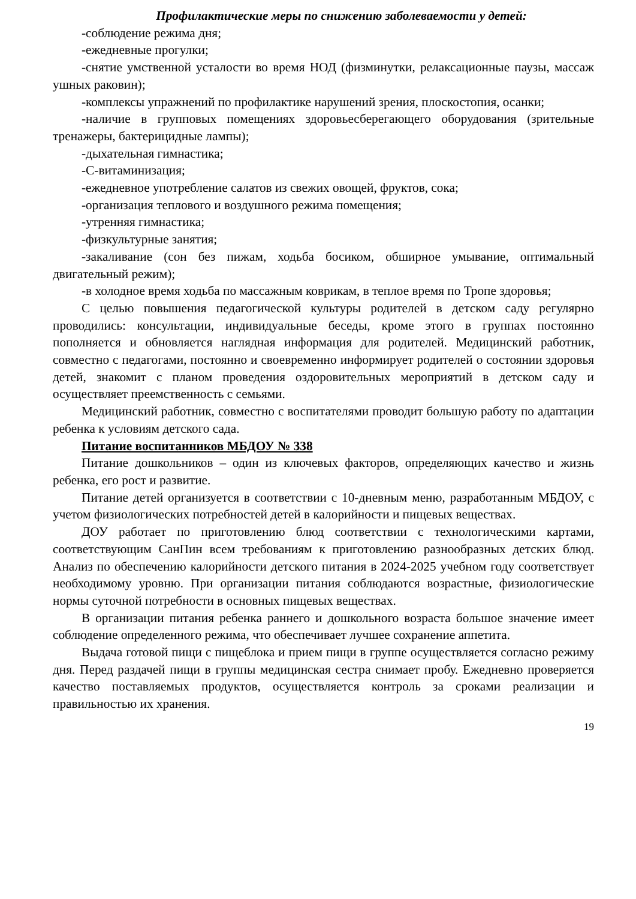Профилактические меры по снижению заболеваемости у детей:
-соблюдение режима дня;
-ежедневные прогулки;
-снятие умственной усталости во время НОД (физминутки, релаксационные паузы, массаж ушных раковин);
-комплексы упражнений по профилактике нарушений зрения, плоскостопия, осанки;
-наличие в групповых помещениях здоровьесберегающего оборудования (зрительные тренажеры, бактерицидные лампы);
-дыхательная гимнастика;
-С-витаминизация;
-ежедневное употребление салатов из свежих овощей, фруктов, сока;
-организация теплового и воздушного режима помещения;
-утренняя гимнастика;
-физкультурные занятия;
-закаливание (сон без пижам, ходьба босиком, обширное умывание, оптимальный двигательный режим);
-в холодное время ходьба по массажным коврикам, в теплое время по Тропе здоровья;
С целью повышения педагогической культуры родителей в детском саду регулярно проводились: консультации, индивидуальные беседы, кроме этого в группах постоянно пополняется и обновляется наглядная информация для родителей. Медицинский работник, совместно с педагогами, постоянно и своевременно информирует родителей о состоянии здоровья детей, знакомит с планом проведения оздоровительных мероприятий в детском саду и осуществляет преемственность с семьями.
Медицинский работник, совместно с воспитателями проводит большую работу по адаптации ребенка к условиям детского сада.
Питание воспитанников МБДОУ № 338
Питание дошкольников – один из ключевых факторов, определяющих качество и жизнь ребенка, его рост и развитие.
Питание детей организуется в соответствии с 10-дневным меню, разработанным МБДОУ, с учетом физиологических потребностей детей в калорийности и пищевых веществах.
ДОУ работает по приготовлению блюд соответствии с технологическими картами, соответствующим СанПин всем требованиям к приготовлению разнообразных детских блюд. Анализ по обеспечению калорийности детского питания в 2024-2025 учебном году соответствует необходимому уровню. При организации питания соблюдаются возрастные, физиологические нормы суточной потребности в основных пищевых веществах.
В организации питания ребенка раннего и дошкольного возраста большое значение имеет соблюдение определенного режима, что обеспечивает лучшее сохранение аппетита.
Выдача готовой пищи с пищеблока и прием пищи в группе осуществляется согласно режиму дня. Перед раздачей пищи в группы медицинская сестра снимает пробу. Ежедневно проверяется качество поставляемых продуктов, осуществляется контроль за сроками реализации и правильностью их хранения.
19